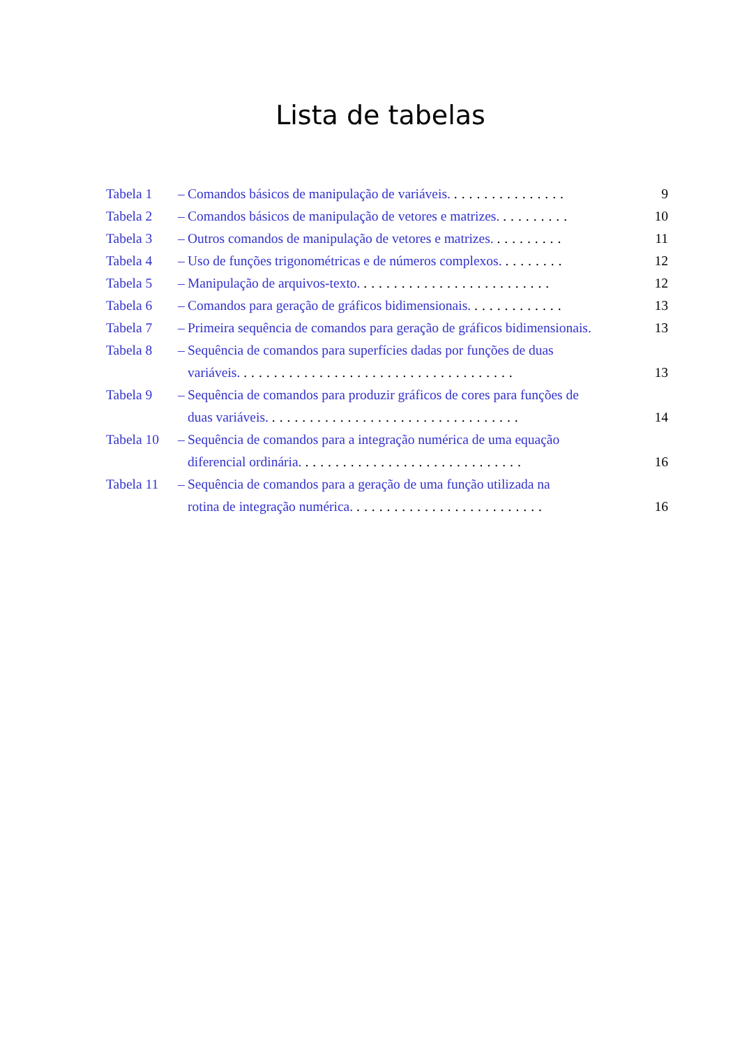Lista de tabelas
Tabela 1 – Comandos básicos de manipulação de variáveis. ............... 9
Tabela 2 – Comandos básicos de manipulação de vetores e matrizes. ......... 10
Tabela 3 – Outros comandos de manipulação de vetores e matrizes. ......... 11
Tabela 4 – Uso de funções trigonométricas e de números complexos. ........ 12
Tabela 5 – Manipulação de arquivos-texto. ......................... 12
Tabela 6 – Comandos para geração de gráficos bidimensionais. ............ 13
Tabela 7 – Primeira sequência de comandos para geração de gráficos bidimensionais. 13
Tabela 8 – Sequência de comandos para superfícies dadas por funções de duas
variáveis. ....................................
13
Tabela 9 – Sequência de comandos para produzir gráficos de cores para funções de
duas variáveis. .................................
14
Tabela 10 – Sequência de comandos para a integração numérica de uma equação
diferencial ordinária. .............................
16
Tabela 11 – Sequência de comandos para a geração de uma função utilizada na
rotina de integração numérica. .........................
16